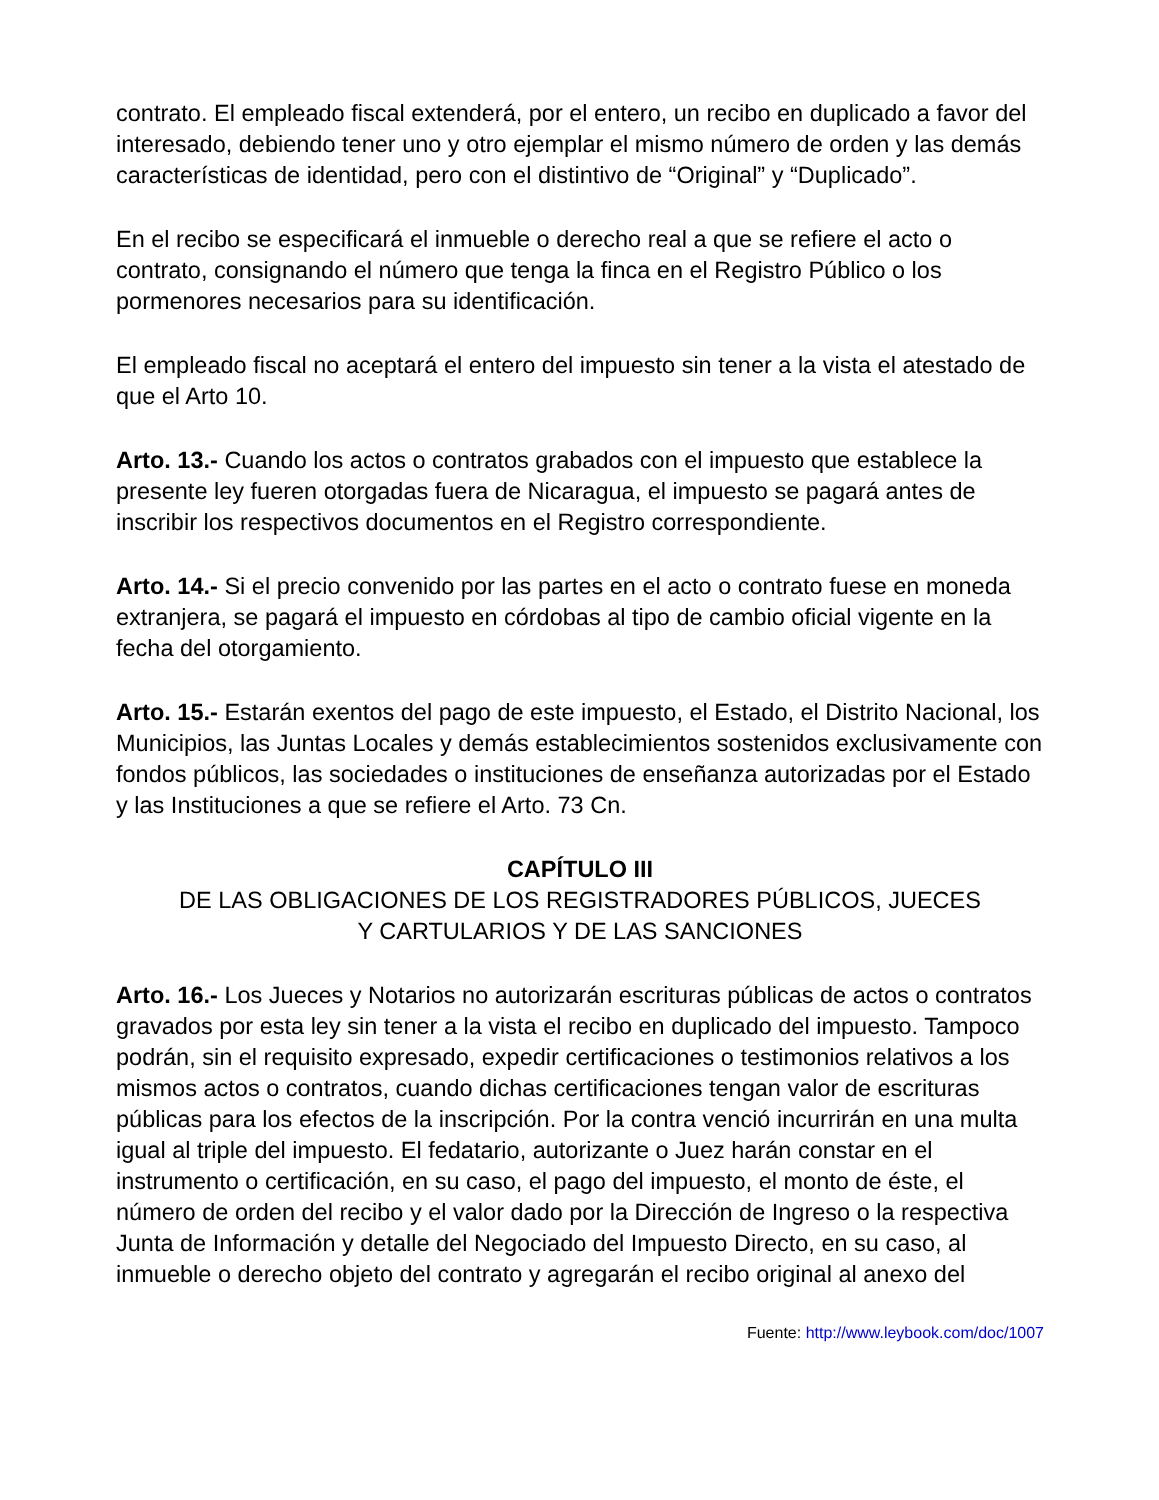contrato. El empleado fiscal extenderá, por el entero, un recibo en duplicado a favor del interesado, debiendo tener uno y otro ejemplar el mismo número de orden y las demás características de identidad, pero con el distintivo de “Original” y “Duplicado”.
En el recibo se especificará el inmueble o derecho real a que se refiere el acto o contrato, consignando el número que tenga la finca en el Registro Público o los pormenores necesarios para su identificación.
El empleado fiscal no aceptará el entero del impuesto sin tener a la vista el atestado de que el Arto 10.
Arto. 13.- Cuando los actos o contratos grabados con el impuesto que establece la presente ley fueren otorgadas fuera de Nicaragua, el impuesto se pagará antes de inscribir los respectivos documentos en el Registro correspondiente.
Arto. 14.- Si el precio convenido por las partes en el acto o contrato fuese en moneda extranjera, se pagará el impuesto en córdobas al tipo de cambio oficial vigente en la fecha del otorgamiento.
Arto. 15.- Estarán exentos del pago de este impuesto, el Estado, el Distrito Nacional, los Municipios, las Juntas Locales y demás establecimientos sostenidos exclusivamente con fondos públicos, las sociedades o instituciones de enseñanza autorizadas por el Estado y las Instituciones a que se refiere el Arto. 73 Cn.
CAPÍTULO III
DE LAS OBLIGACIONES DE LOS REGISTRADORES PÚBLICOS, JUECES
Y CARTULARIOS Y DE LAS SANCIONES
Arto. 16.- Los Jueces y Notarios no autorizarán escrituras públicas de actos o contratos gravados por esta ley sin tener a la vista el recibo en duplicado del impuesto. Tampoco podrán, sin el requisito expresado, expedir certificaciones o testimonios relativos a los mismos actos o contratos, cuando dichas certificaciones tengan valor de escrituras públicas para los efectos de la inscripción. Por la contra venció incurrirán en una multa igual al triple del impuesto. El fedatario, autorizante o Juez harán constar en el instrumento o certificación, en su caso, el pago del impuesto, el monto de éste, el número de orden del recibo y el valor dado por la Dirección de Ingreso o la respectiva Junta de Información y detalle del Negociado del Impuesto Directo, en su caso, al inmueble o derecho objeto del contrato y agregarán el recibo original al anexo del
Fuente: http://www.leybook.com/doc/1007